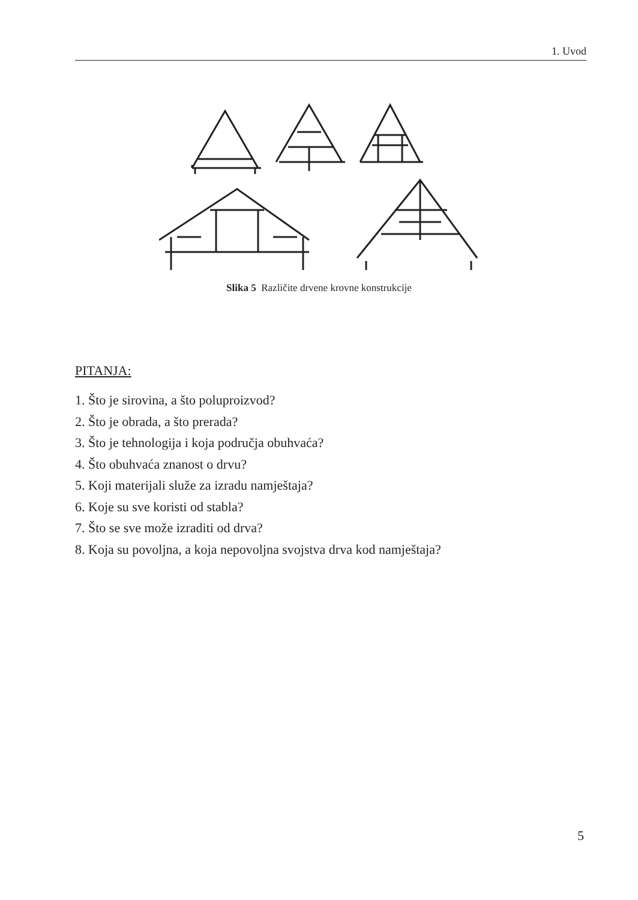1. Uvod
Slika 5 Različite drvene krovne konstrukcije
PITANJA:
1. Što je sirovina, a što poluproizvod?
2. Što je obrada, a što prerada?
3. Što je tehnologija i koja područja obuhvaća?
4. Što obuhvaća znanost o drvu?
5. Koji materijali služe za izradu namještaja?
6. Koje su sve koristi od stabla?
7. Što se sve može izraditi od drva?
8. Koja su povoljna, a koja nepovoljna svojstva drva kod namještaja?
5